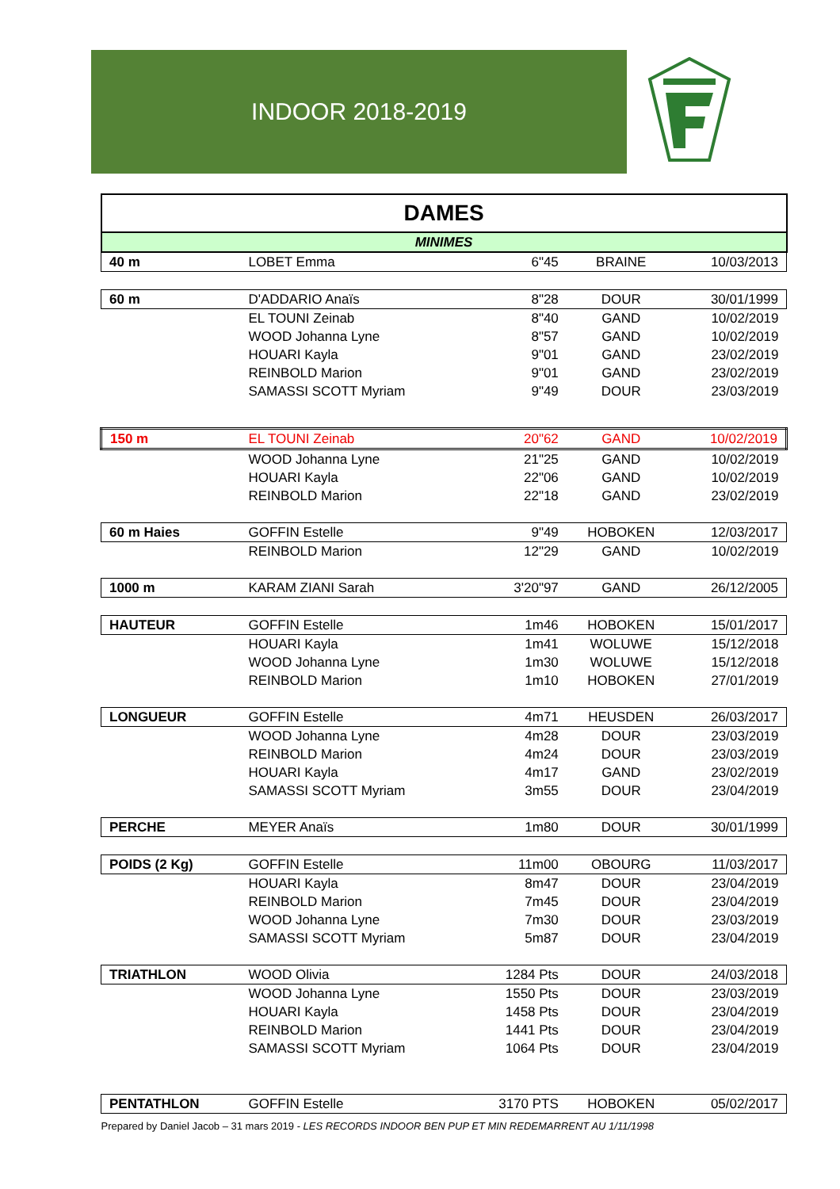INDOOR 2018-2019
| DAMES | | | | |
| MINIMES | | | | |
| 40 m | LOBET Emma | 6"45 | BRAINE | 10/03/2013 |
| 60 m | D'ADDARIO Anaïs | 8"28 | DOUR | 30/01/1999 |
| | EL TOUNI Zeinab | 8"40 | GAND | 10/02/2019 |
| | WOOD Johanna Lyne | 8"57 | GAND | 10/02/2019 |
| | HOUARI Kayla | 9"01 | GAND | 23/02/2019 |
| | REINBOLD Marion | 9"01 | GAND | 23/02/2019 |
| | SAMASSI SCOTT Myriam | 9"49 | DOUR | 23/03/2019 |
| 150 m | EL TOUNI Zeinab | 20"62 | GAND | 10/02/2019 |
| | WOOD Johanna Lyne | 21"25 | GAND | 10/02/2019 |
| | HOUARI Kayla | 22"06 | GAND | 10/02/2019 |
| | REINBOLD Marion | 22"18 | GAND | 23/02/2019 |
| 60 m Haies | GOFFIN Estelle | 9"49 | HOBOKEN | 12/03/2017 |
| | REINBOLD Marion | 12"29 | GAND | 10/02/2019 |
| 1000 m | KARAM ZIANI Sarah | 3'20"97 | GAND | 26/12/2005 |
| HAUTEUR | GOFFIN Estelle | 1m46 | HOBOKEN | 15/01/2017 |
| | HOUARI Kayla | 1m41 | WOLUWE | 15/12/2018 |
| | WOOD Johanna Lyne | 1m30 | WOLUWE | 15/12/2018 |
| | REINBOLD Marion | 1m10 | HOBOKEN | 27/01/2019 |
| LONGUEUR | GOFFIN Estelle | 4m71 | HEUSDEN | 26/03/2017 |
| | WOOD Johanna Lyne | 4m28 | DOUR | 23/03/2019 |
| | REINBOLD Marion | 4m24 | DOUR | 23/03/2019 |
| | HOUARI Kayla | 4m17 | GAND | 23/02/2019 |
| | SAMASSI SCOTT Myriam | 3m55 | DOUR | 23/04/2019 |
| PERCHE | MEYER Anaïs | 1m80 | DOUR | 30/01/1999 |
| POIDS (2 Kg) | GOFFIN Estelle | 11m00 | OBOURG | 11/03/2017 |
| | HOUARI Kayla | 8m47 | DOUR | 23/04/2019 |
| | REINBOLD Marion | 7m45 | DOUR | 23/04/2019 |
| | WOOD Johanna Lyne | 7m30 | DOUR | 23/03/2019 |
| | SAMASSI SCOTT Myriam | 5m87 | DOUR | 23/04/2019 |
| TRIATHLON | WOOD Olivia | 1284 Pts | DOUR | 24/03/2018 |
| | WOOD Johanna Lyne | 1550 Pts | DOUR | 23/03/2019 |
| | HOUARI Kayla | 1458 Pts | DOUR | 23/04/2019 |
| | REINBOLD Marion | 1441 Pts | DOUR | 23/04/2019 |
| | SAMASSI SCOTT Myriam | 1064 Pts | DOUR | 23/04/2019 |
| PENTATHLON | GOFFIN Estelle | 3170 PTS | HOBOKEN | 05/02/2017 |
| Prepared by Daniel Jacob – 31 mars 2019 - LES RECORDS INDOOR BEN PUP ET MIN REDEMARRENT AU 1/11/1998 | | | | |